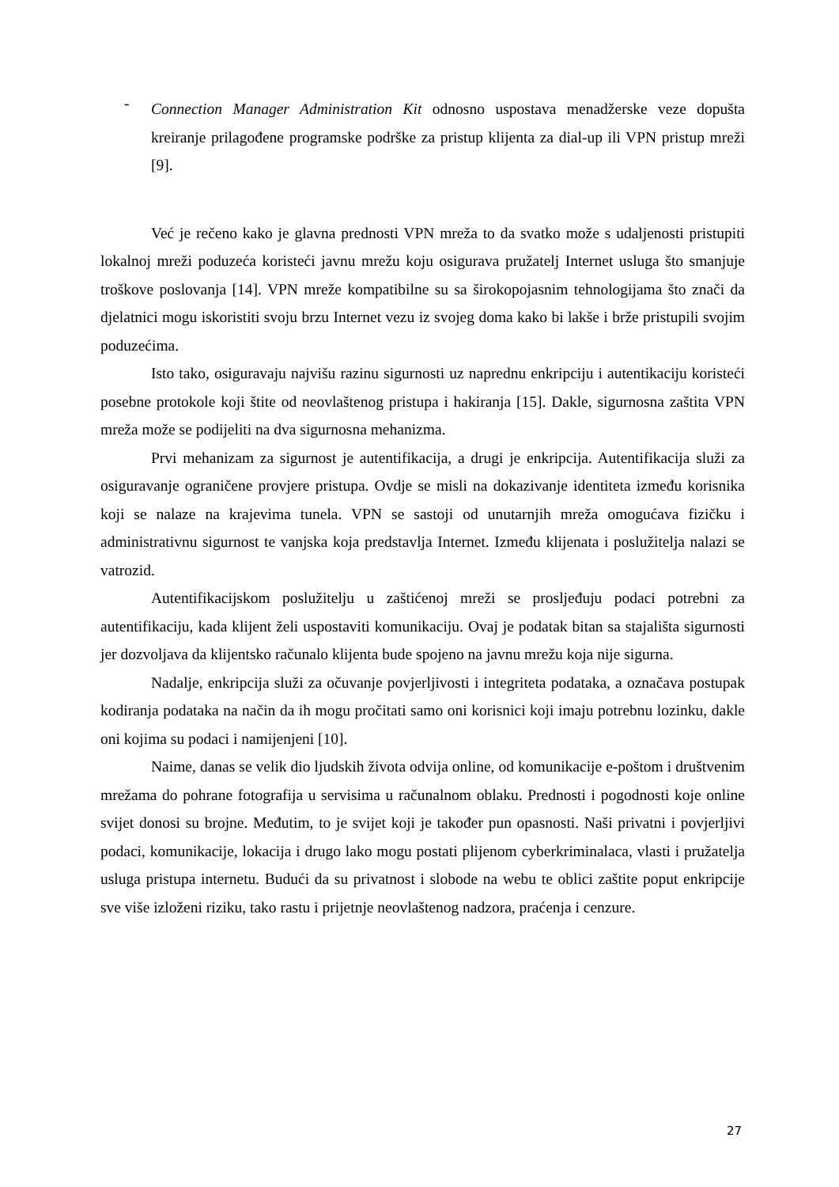-
Connection Manager Administration Kit odnosno uspostava menadžerske veze dopušta kreiranje prilagođene programske podrške za pristup klijenta za dial-up ili VPN pristup mreži [9].
Već je rečeno kako je glavna prednosti VPN mreža to da svatko može s udaljenosti pristupiti lokalnoj mreži poduzeća koristeći javnu mrežu koju osigurava pružatelj Internet usluga što smanjuje troškove poslovanja [14]. VPN mreže kompatibilne su sa širokopojasnim tehnologijama što znači da djelatnici mogu iskoristiti svoju brzu Internet vezu iz svojeg doma kako bi lakše i brže pristupili svojim poduzećima.
Isto tako, osiguravaju najvišu razinu sigurnosti uz naprednu enkripciju i autentikaciju koristeći posebne protokole koji štite od neovlaštenog pristupa i hakiranja [15]. Dakle, sigurnosna zaštita VPN mreža može se podijeliti na dva sigurnosna mehanizma.
Prvi mehanizam za sigurnost je autentifikacija, a drugi je enkripcija. Autentifikacija služi za osiguravanje ograničene provjere pristupa. Ovdje se misli na dokazivanje identiteta između korisnika koji se nalaze na krajevima tunela. VPN se sastoji od unutarnjih mreža omogućava fizičku i administrativnu sigurnost te vanjska koja predstavlja Internet. Između klijenata i poslužitelja nalazi se vatrozid.
Autentifikacijskom poslužitelju u zaštićenoj mreži se prosljeđuju podaci potrebni za autentifikaciju, kada klijent želi uspostaviti komunikaciju. Ovaj je podatak bitan sa stajališta sigurnosti jer dozvoljava da klijentsko računalo klijenta bude spojeno na javnu mrežu koja nije sigurna.
Nadalje, enkripcija služi za očuvanje povjerljivosti i integriteta podataka, a označava postupak kodiranja podataka na način da ih mogu pročitati samo oni korisnici koji imaju potrebnu lozinku, dakle oni kojima su podaci i namijenjeni [10].
Naime, danas se velik dio ljudskih života odvija online, od komunikacije e-poštom i društvenim mrežama do pohrane fotografija u servisima u računalnom oblaku. Prednosti i pogodnosti koje online svijet donosi su brojne. Međutim, to je svijet koji je također pun opasnosti. Naši privatni i povjerljivi podaci, komunikacije, lokacija i drugo lako mogu postati plijenom cyberkriminalaca, vlasti i pružatelja usluga pristupa internetu. Budući da su privatnost i slobode na webu te oblici zaštite poput enkripcije sve više izloženi riziku, tako rastu i prijetnje neovlaštenog nadzora, praćenja i cenzure.
27